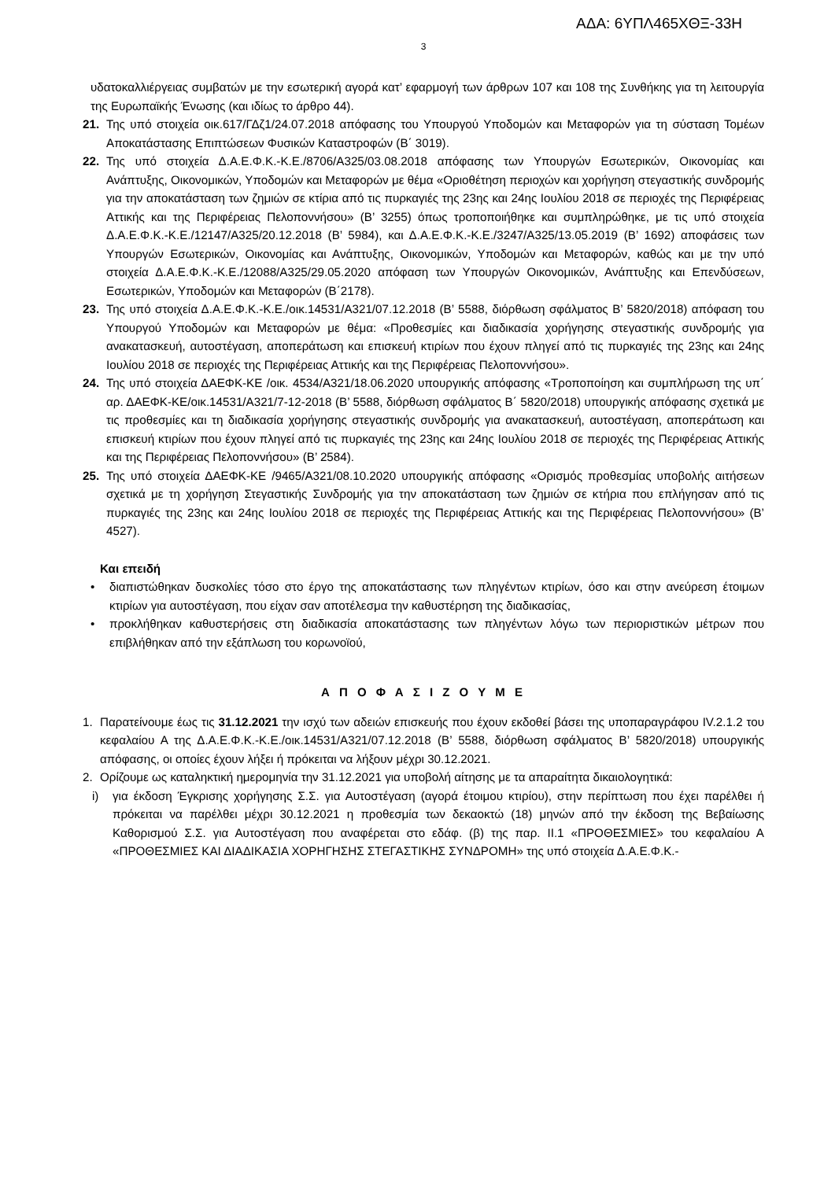ΑΔΑ: 6ΥΠΛ465ΧΘΞ-33Η
3
υδατοκαλλιέργειας συμβατών με την εσωτερική αγορά κατ’ εφαρμογή των άρθρων 107 και 108 της Συνθήκης για τη λειτουργία της Ευρωπαϊκής Ένωσης (και ιδίως το άρθρο 44).
21. Της υπό στοιχεία οικ.617/ΓΔζ1/24.07.2018 απόφασης του Υπουργού Υποδομών και Μεταφορών για τη σύσταση Τομέων Αποκατάστασης Επιπτώσεων Φυσικών Καταστροφών (Β΄ 3019).
22. Της υπό στοιχεία Δ.Α.Ε.Φ.Κ.-Κ.Ε./8706/Α325/03.08.2018 απόφασης των Υπουργών Εσωτερικών, Οικονομίας και Ανάπτυξης, Οικονομικών, Υποδομών και Μεταφορών με θέμα «Οριοθέτηση περιοχών και χορήγηση στεγαστικής συνδρομής για την αποκατάσταση των ζημιών σε κτίρια από τις πυρκαγιές της 23ης και 24ης Ιουλίου 2018 σε περιοχές της Περιφέρειας Αττικής και της Περιφέρειας Πελοποννήσου» (Β’ 3255) όπως τροποποιήθηκε και συμπληρώθηκε, με τις υπό στοιχεία Δ.Α.Ε.Φ.Κ.-Κ.Ε./12147/Α325/20.12.2018 (Β’ 5984), και Δ.Α.Ε.Φ.Κ.-Κ.Ε./3247/Α325/13.05.2019 (Β’ 1692) αποφάσεις των Υπουργών Εσωτερικών, Οικονομίας και Ανάπτυξης, Οικονομικών, Υποδομών και Μεταφορών, καθώς και με την υπό στοιχεία Δ.Α.Ε.Φ.Κ.-Κ.Ε./12088/Α325/29.05.2020 απόφαση των Υπουργών Οικονομικών, Ανάπτυξης και Επενδύσεων, Εσωτερικών, Υποδομών και Μεταφορών (Β΄2178).
23. Της υπό στοιχεία Δ.Α.Ε.Φ.Κ.-Κ.Ε./οικ.14531/Α321/07.12.2018 (Β’ 5588, διόρθωση σφάλματος Β’ 5820/2018) απόφαση του Υπουργού Υποδομών και Μεταφορών με θέμα: «Προθεσμίες και διαδικασία χορήγησης στεγαστικής συνδρομής για ανακατασκευή, αυτοστέγαση, αποπεράτωση και επισκευή κτιρίων που έχουν πληγεί από τις πυρκαγιές της 23ης και 24ης Ιουλίου 2018 σε περιοχές της Περιφέρειας Αττικής και της Περιφέρειας Πελοποννήσου».
24. Της υπό στοιχεία ΔΑΕΦΚ-ΚΕ /οικ. 4534/Α321/18.06.2020 υπουργικής απόφασης «Τροποποίηση και συμπλήρωση της υπ΄ αρ. ΔΑΕΦΚ-ΚΕ/οικ.14531/Α321/7-12-2018 (Β’ 5588, διόρθωση σφάλματος Β΄ 5820/2018) υπουργικής απόφασης σχετικά με τις προθεσμίες και τη διαδικασία χορήγησης στεγαστικής συνδρομής για ανακατασκευή, αυτοστέγαση, αποπεράτωση και επισκευή κτιρίων που έχουν πληγεί από τις πυρκαγιές της 23ης και 24ης Ιουλίου 2018 σε περιοχές της Περιφέρειας Αττικής και της Περιφέρειας Πελοποννήσου» (Β’ 2584).
25. Της υπό στοιχεία ΔΑΕΦΚ-ΚΕ /9465/Α321/08.10.2020 υπουργικής απόφασης «Ορισμός προθεσμίας υποβολής αιτήσεων σχετικά με τη χορήγηση Στεγαστικής Συνδρομής για την αποκατάσταση των ζημιών σε κτήρια που επλήγησαν από τις πυρκαγιές της 23ης και 24ης Ιουλίου 2018 σε περιοχές της Περιφέρειας Αττικής και της Περιφέρειας Πελοποννήσου» (Β’ 4527).
Και επειδή
• διαπιστώθηκαν δυσκολίες τόσο στο έργο της αποκατάστασης των πληγέντων κτιρίων, όσο και στην ανεύρεση έτοιμων κτιρίων για αυτοστέγαση, που είχαν σαν αποτέλεσμα την καθυστέρηση της διαδικασίας,
• προκλήθηκαν καθυστερήσεις στη διαδικασία αποκατάστασης των πληγέντων λόγω των περιοριστικών μέτρων που επιβλήθηκαν από την εξάπλωση του κορωνοϊού,
Α Π Ο Φ Α Σ Ι Ζ Ο Υ Μ Ε
1. Παρατείνουμε έως τις 31.12.2021 την ισχύ των αδειών επισκευής που έχουν εκδοθεί βάσει της υποπαραγράφου IV.2.1.2 του κεφαλαίου Α της Δ.Α.Ε.Φ.Κ.-Κ.Ε./οικ.14531/Α321/07.12.2018 (Β’ 5588, διόρθωση σφάλματος Β’ 5820/2018) υπουργικής απόφασης, οι οποίες έχουν λήξει ή πρόκειται να λήξουν μέχρι 30.12.2021.
2. Ορίζουμε ως καταληκτική ημερομηνία την 31.12.2021 για υποβολή αίτησης με τα απαραίτητα δικαιολογητικά:
i) για έκδοση Έγκρισης χορήγησης Σ.Σ. για Αυτοστέγαση (αγορά έτοιμου κτιρίου), στην περίπτωση που έχει παρέλθει ή πρόκειται να παρέλθει μέχρι 30.12.2021 η προθεσμία των δεκαοκτώ (18) μηνών από την έκδοση της Βεβαίωσης Καθορισμού Σ.Σ. για Αυτοστέγαση που αναφέρεται στο εδάφ. (β) της παρ. ΙΙ.1 «ΠΡΟΘΕΣΜΙΕΣ» του κεφαλαίου Α «ΠΡΟΘΕΣΜΙΕΣ ΚΑΙ ΔΙΑΔΙΚΑΣΙΑ ΧΟΡΗΓΗΣΗΣ ΣΤΕΓΑΣΤΙΚΗΣ ΣΥΝΔΡΟΜΗ» της υπό στοιχεία Δ.Α.Ε.Φ.Κ.-